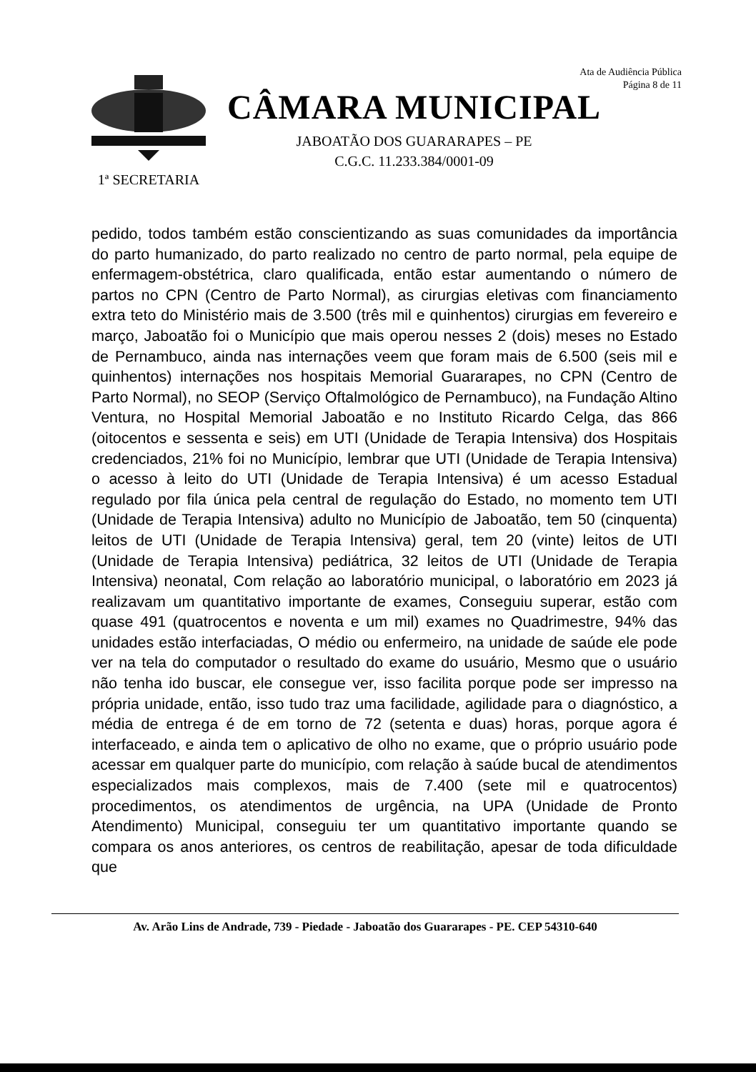Ata de Audiência Pública
Página 8 de 11
1ª SECRETARIA
CÂMARA MUNICIPAL
JABOATÃO DOS GUARARAPES – PE
C.G.C. 11.233.384/0001-09
pedido, todos também estão conscientizando as suas comunidades da importância do parto humanizado, do parto realizado no centro de parto normal, pela equipe de enfermagem-obstétrica, claro qualificada, então estar aumentando o número de partos no CPN (Centro de Parto Normal), as cirurgias eletivas com financiamento extra teto do Ministério mais de 3.500 (três mil e quinhentos) cirurgias em fevereiro e março, Jaboatão foi o Município que mais operou nesses 2 (dois) meses no Estado de Pernambuco, ainda nas internações veem que foram mais de 6.500 (seis mil e quinhentos) internações nos hospitais Memorial Guararapes, no CPN (Centro de Parto Normal), no SEOP (Serviço Oftalmológico de Pernambuco), na Fundação Altino Ventura, no Hospital Memorial Jaboatão e no Instituto Ricardo Celga, das 866 (oitocentos e sessenta e seis) em UTI (Unidade de Terapia Intensiva) dos Hospitais credenciados, 21% foi no Município, lembrar que UTI (Unidade de Terapia Intensiva) o acesso à leito do UTI (Unidade de Terapia Intensiva) é um acesso Estadual regulado por fila única pela central de regulação do Estado, no momento tem UTI (Unidade de Terapia Intensiva) adulto no Município de Jaboatão, tem 50 (cinquenta) leitos de UTI (Unidade de Terapia Intensiva) geral, tem 20 (vinte) leitos de UTI (Unidade de Terapia Intensiva) pediátrica, 32 leitos de UTI (Unidade de Terapia Intensiva) neonatal, Com relação ao laboratório municipal, o laboratório em 2023 já realizavam um quantitativo importante de exames, Conseguiu superar, estão com quase 491 (quatrocentos e noventa e um mil) exames no Quadrimestre, 94% das unidades estão interfaciadas, O médio ou enfermeiro, na unidade de saúde ele pode ver na tela do computador o resultado do exame do usuário, Mesmo que o usuário não tenha ido buscar, ele consegue ver, isso facilita porque pode ser impresso na própria unidade, então, isso tudo traz uma facilidade, agilidade para o diagnóstico, a média de entrega é de em torno de 72 (setenta e duas) horas, porque agora é interfaceado, e ainda tem o aplicativo de olho no exame, que o próprio usuário pode acessar em qualquer parte do município, com relação à saúde bucal de atendimentos especializados mais complexos, mais de 7.400 (sete mil e quatrocentos) procedimentos, os atendimentos de urgência, na UPA (Unidade de Pronto Atendimento) Municipal, conseguiu ter um quantitativo importante quando se compara os anos anteriores, os centros de reabilitação, apesar de toda dificuldade que
Av. Arão Lins de Andrade, 739 - Piedade - Jaboatão dos Guararapes - PE. CEP 54310-640